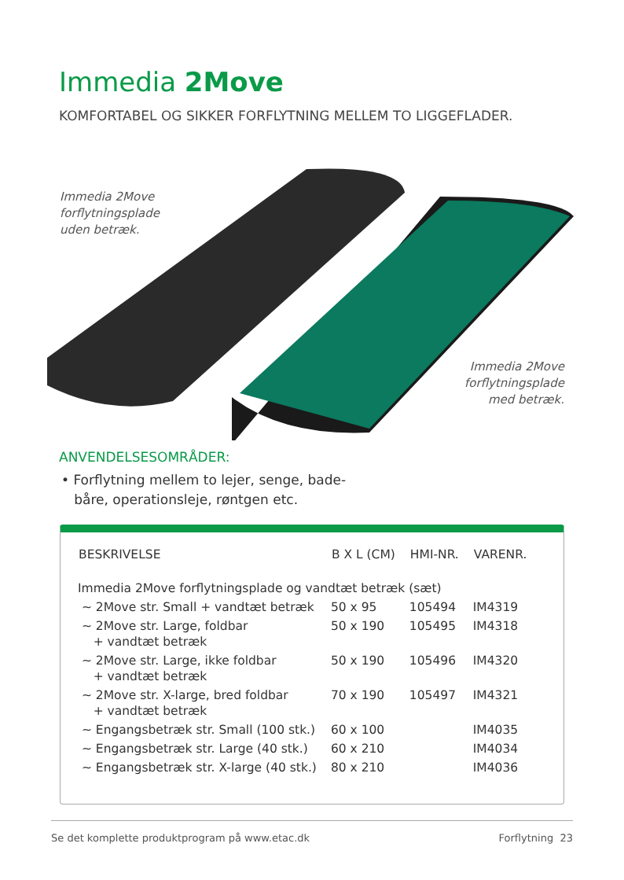Immedia 2Move
KOMFORTABEL OG SIKKER FORFLYTNING MELLEM TO LIGGEFLADER.
Immedia 2Move
forflytningsplade
uden betræk.
Immedia 2Move
forflytningsplade
med betræk.
ANVENDELSESOMRÅDER:
• Forflytning mellem to lejer, senge, bade-
båre, operationsleje, røntgen etc.
| BESKRIVELSE | B X L (CM) | HMI-NR. | VARENR. |
| --- | --- | --- | --- |
| Immedia 2Move forflytningsplade og vandtæt betræk (sæt) | | | |
| ~ 2Move str. Small + vandtæt betræk | 50 x 95 | 105494 | IM4319 |
| ~ 2Move str. Large, foldbar + vandtæt betræk | 50 x 190 | 105495 | IM4318 |
| ~ 2Move str. Large, ikke foldbar + vandtæt betræk | 50 x 190 | 105496 | IM4320 |
| ~ 2Move str. X-large, bred foldbar + vandtæt betræk | 70 x 190 | 105497 | IM4321 |
| ~ Engangsbetræk str. Small (100 stk.) | 60 x 100 | | IM4035 |
| ~ Engangsbetræk str. Large (40 stk.) | 60 x 210 | | IM4034 |
| ~ Engangsbetræk str. X-large (40 stk.) | 80 x 210 | | IM4036 |
Se det komplette produktprogram på www.etac.dk Forflytning 23